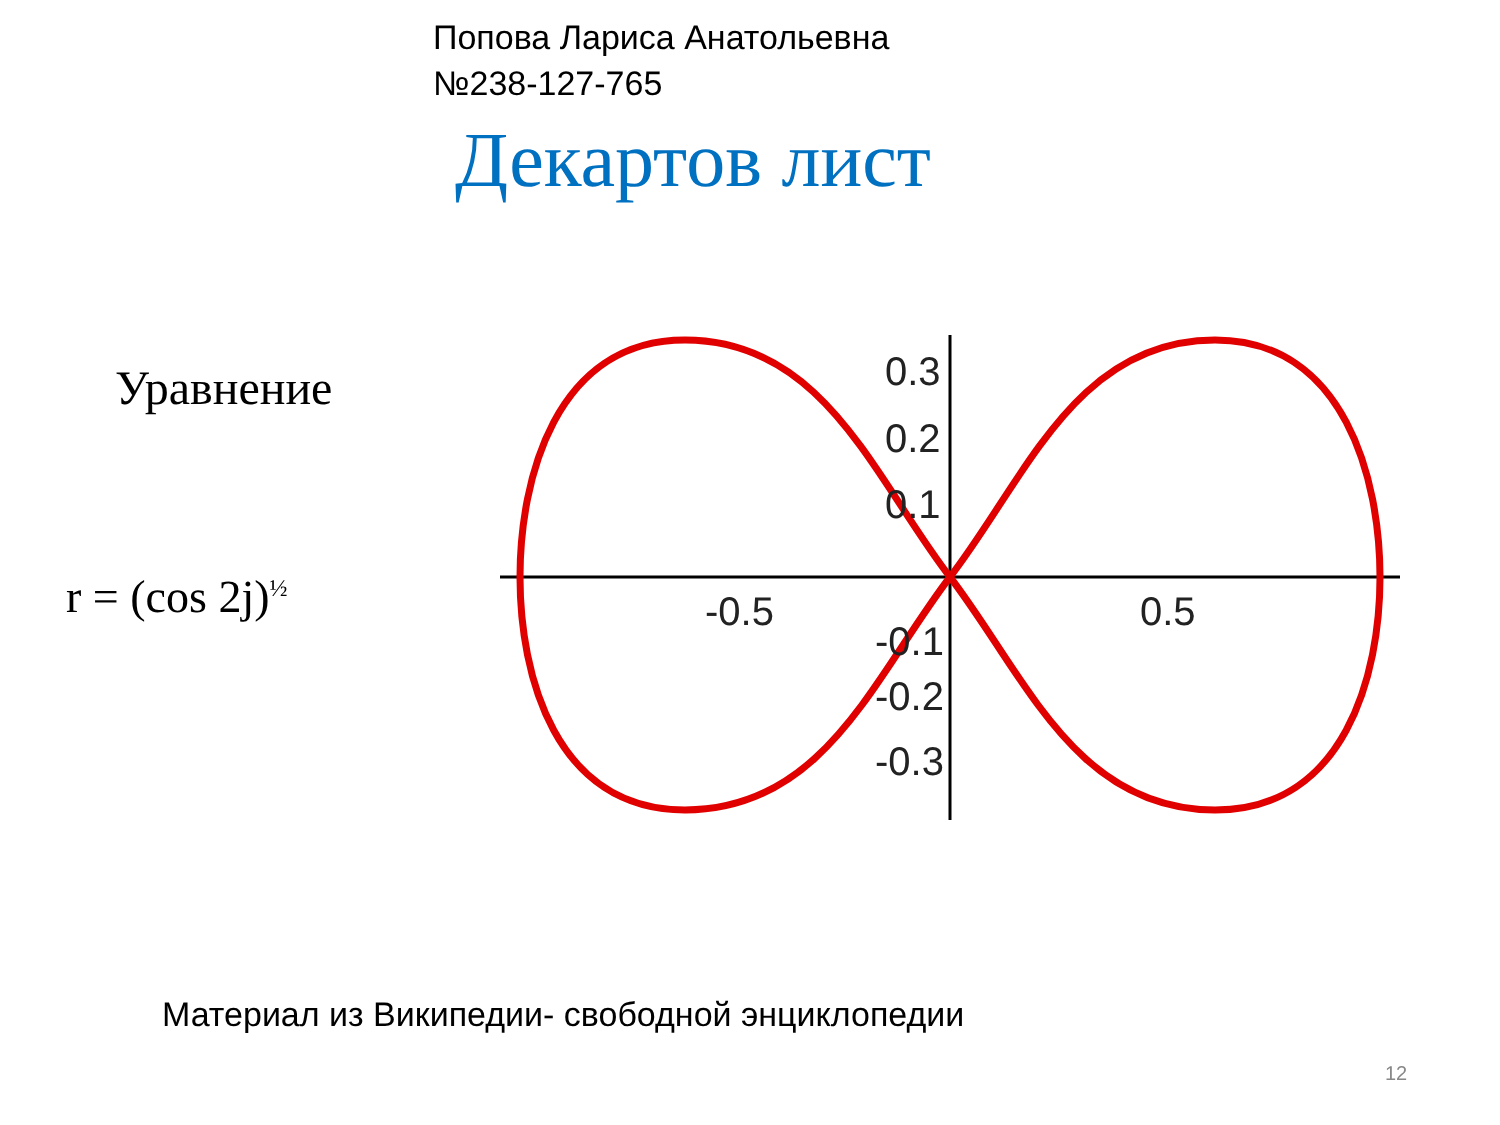Попова Лариса Анатольевна
№238-127-765
Декартов лист
Уравнение
r = (cos 2j)<sup>½</sup>
0.3
0.2
0.1
-0.5
0.5
-0.1
-0.2
-0.3
Материал из Википедии- свободной энциклопедии
12